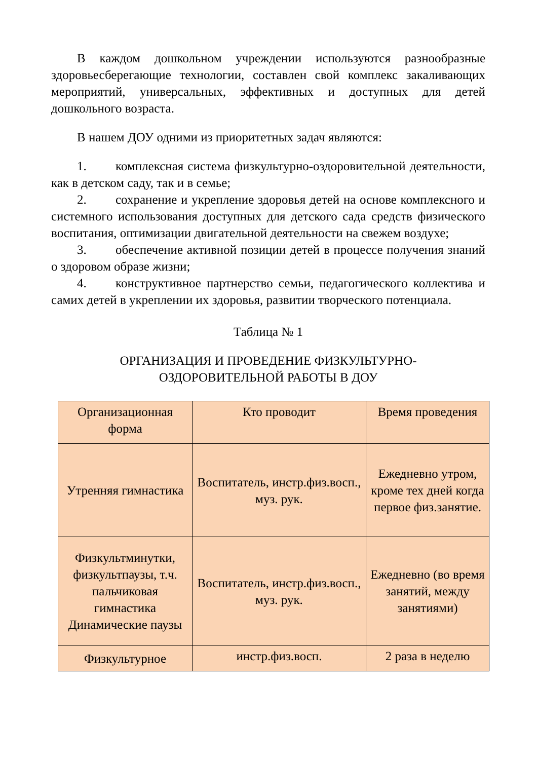В каждом дошкольном учреждении используются разнообразные здоровьесберегающие технологии, составлен свой комплекс закаливающих мероприятий, универсальных, эффективных и доступных для детей дошкольного возраста.
В нашем ДОУ одними из приоритетных задач являются:
1. комплексная система физкультурно-оздоровительной деятельности, как в детском саду, так и в семье;
2. сохранение и укрепление здоровья детей на основе комплексного и системного использования доступных для детского сада средств физического воспитания, оптимизации двигательной деятельности на свежем воздухе;
3. обеспечение активной позиции детей в процессе получения знаний о здоровом образе жизни;
4. конструктивное партнерство семьи, педагогического коллектива и самих детей в укреплении их здоровья, развитии творческого потенциала.
Таблица № 1
ОРГАНИЗАЦИЯ И ПРОВЕДЕНИЕ ФИЗКУЛЬТУРНО-
ОЗДОРОВИТЕЛЬНОЙ РАБОТЫ В ДОУ
| Организационная форма | Кто проводит | Время проведения |
| Утренняя гимнастика | Воспитатель, инстр.физ.восп., муз. рук. | Ежедневно утром, кроме тех дней когда первое физ.занятие. |
| Физкультминутки, физкультпаузы, т.ч. пальчиковая гимнастика Динамические паузы | Воспитатель, инстр.физ.восп., муз. рук. | Ежедневно (во время занятий, между занятиями) |
| Физкультурное | инстр.физ.восп. | 2 раза в неделю |